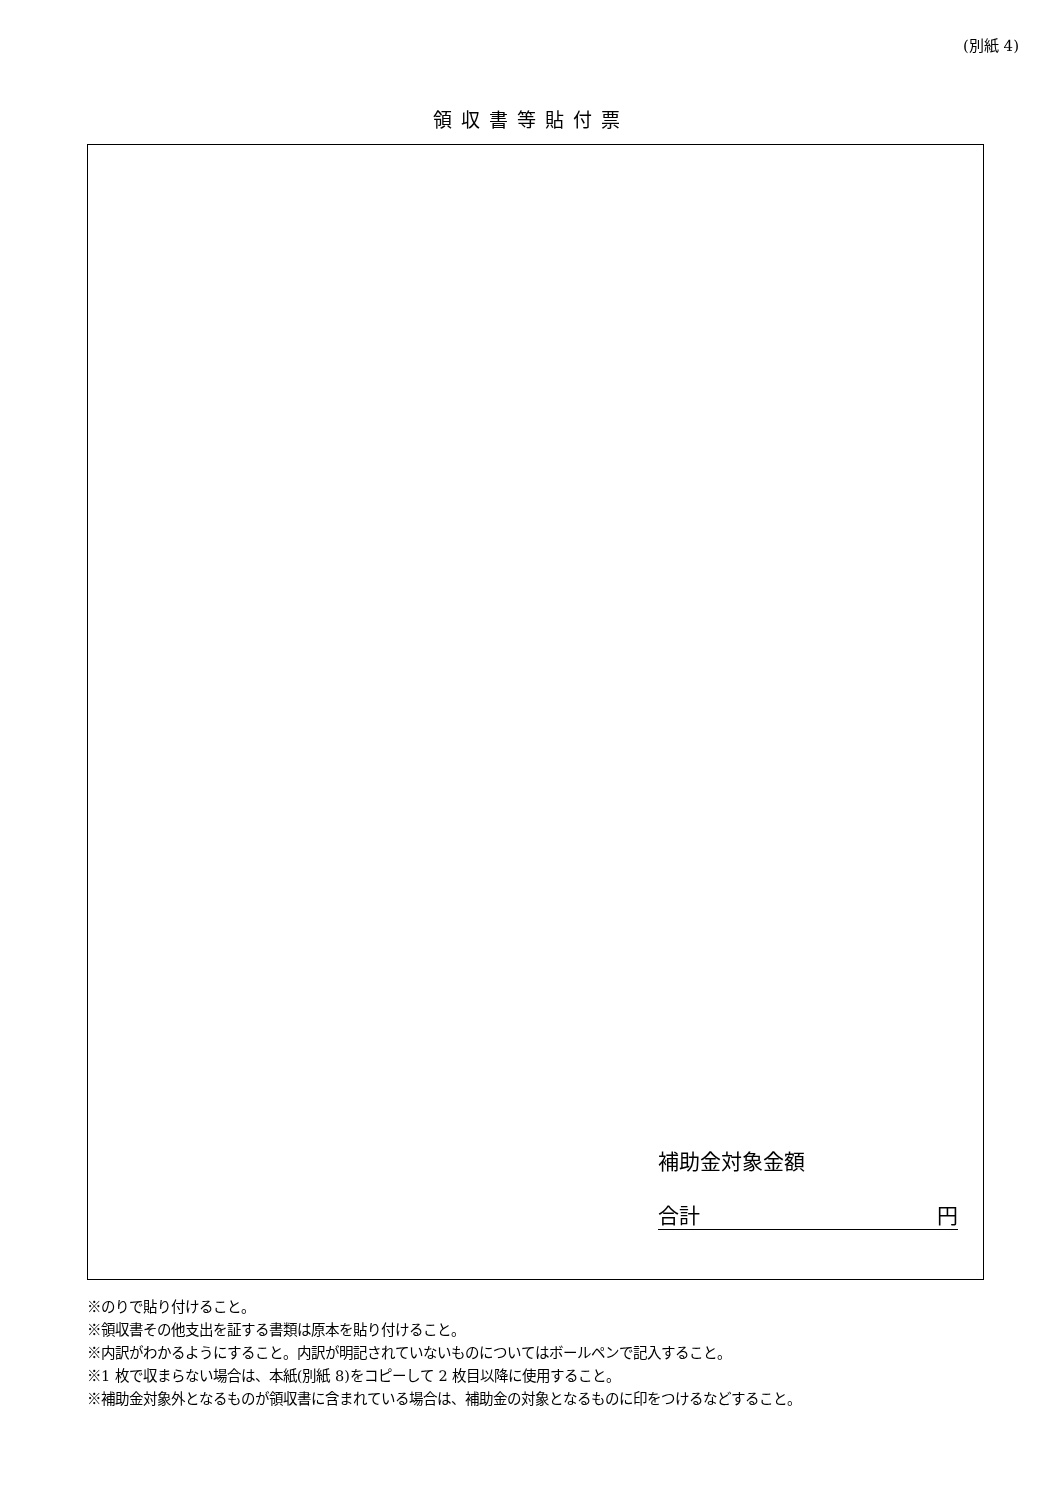(別紙 4)
領収書等貼付票
補助金対象金額
合計 円
※のりで貼り付けること。
※領収書その他支出を証する書類は原本を貼り付けること。
※内訳がわかるようにすること。内訳が明記されていないものについてはボールペンで記入すること。
※1 枚で収まらない場合は、本紙(別紙 8)をコピーして 2 枚目以降に使用すること。
※補助金対象外となるものが領収書に含まれている場合は、補助金の対象となるものに印をつけるなどすること。